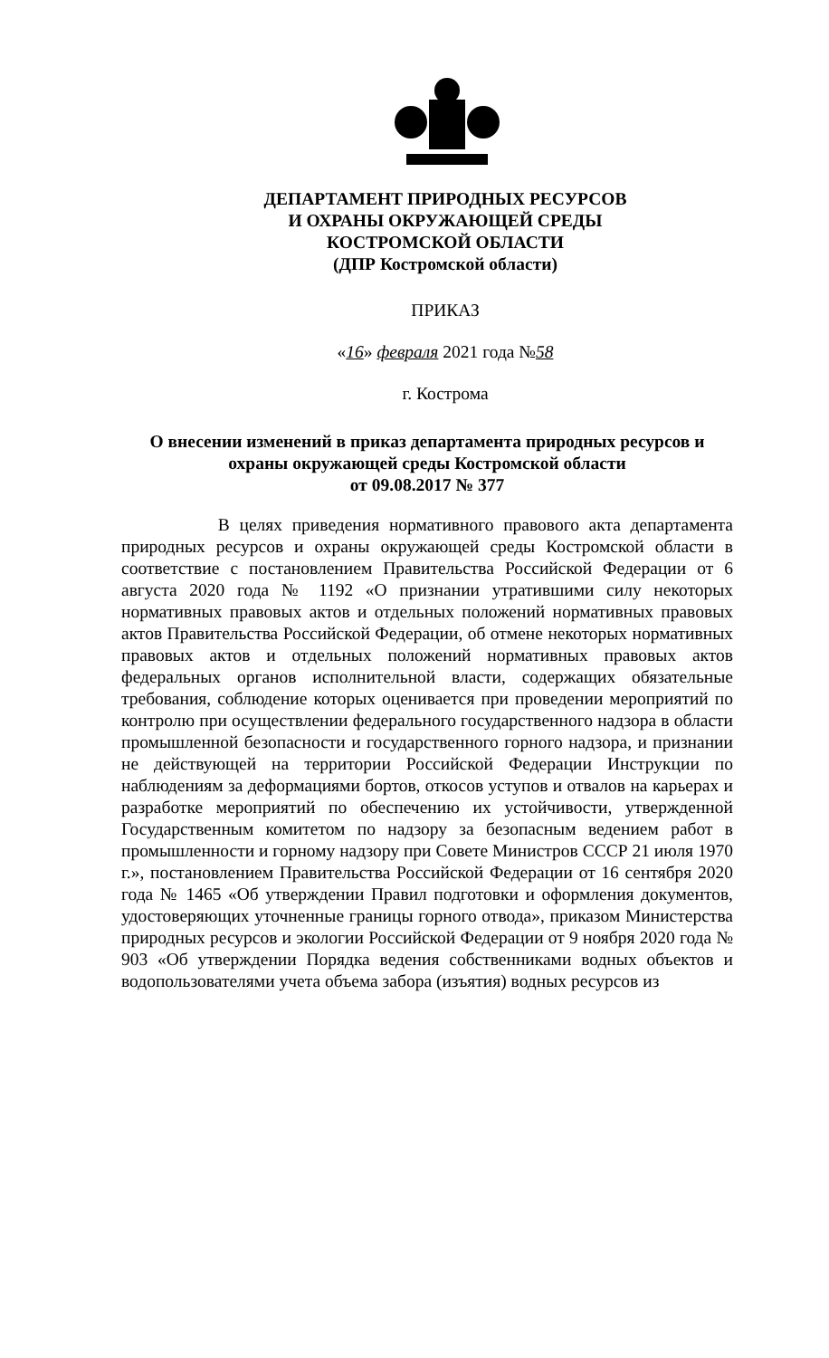ДЕПАРТАМЕНТ ПРИРОДНЫХ РЕСУРСОВ
И ОХРАНЫ ОКРУЖАЮЩЕЙ СРЕДЫ
КОСТРОМСКОЙ ОБЛАСТИ
(ДПР Костромской области)
ПРИКАЗ
«16» февраля 2021 года №58
г. Кострома
О внесении изменений в приказ департамента природных ресурсов и охраны окружающей среды Костромской области
от 09.08.2017 № 377
В целях приведения нормативного правового акта департамента природных ресурсов и охраны окружающей среды Костромской области в соответствие с постановлением Правительства Российской Федерации от 6 августа 2020 года № 1192 «О признании утратившими силу некоторых нормативных правовых актов и отдельных положений нормативных правовых актов Правительства Российской Федерации, об отмене некоторых нормативных правовых актов и отдельных положений нормативных правовых актов федеральных органов исполнительной власти, содержащих обязательные требования, соблюдение которых оценивается при проведении мероприятий по контролю при осуществлении федерального государственного надзора в области промышленной безопасности и государственного горного надзора, и признании не действующей на территории Российской Федерации Инструкции по наблюдениям за деформациями бортов, откосов уступов и отвалов на карьерах и разработке мероприятий по обеспечению их устойчивости, утвержденной Государственным комитетом по надзору за безопасным ведением работ в промышленности и горному надзору при Совете Министров СССР 21 июля 1970 г.», постановлением Правительства Российской Федерации от 16 сентября 2020 года № 1465 «Об утверждении Правил подготовки и оформления документов, удостоверяющих уточненные границы горного отвода», приказом Министерства природных ресурсов и экологии Российской Федерации от 9 ноября 2020 года № 903 «Об утверждении Порядка ведения собственниками водных объектов и водопользователями учета объема забора (изъятия) водных ресурсов из